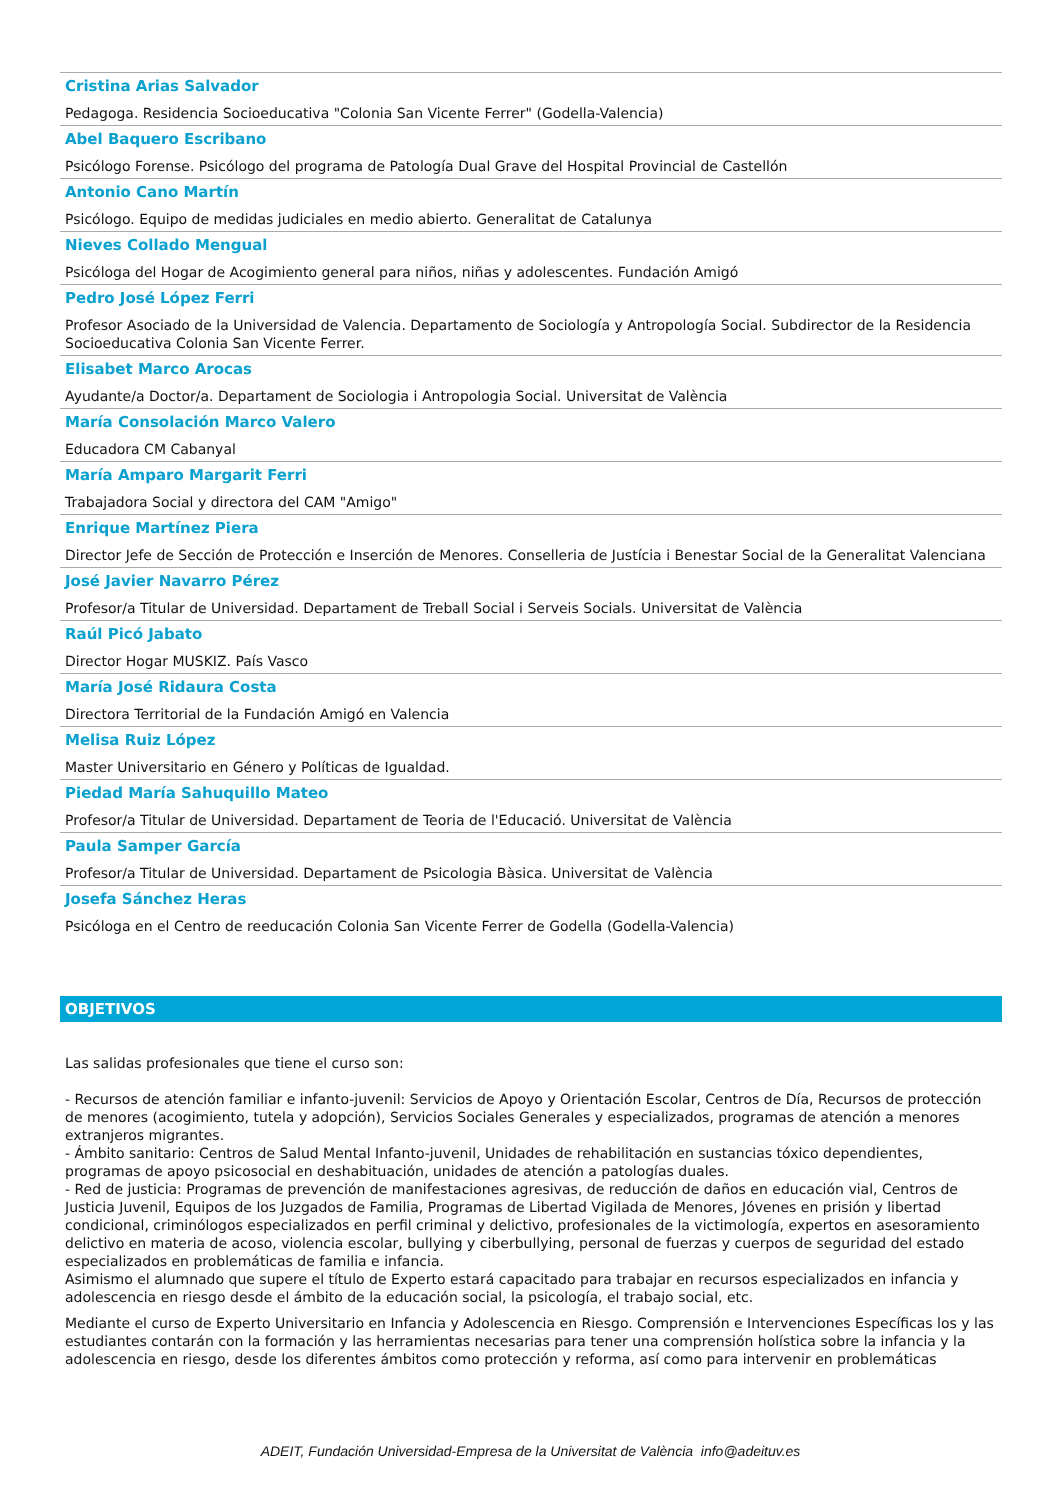Cristina Arias Salvador
Pedagoga. Residencia Socioeducativa "Colonia San Vicente Ferrer" (Godella-Valencia)
Abel Baquero Escribano
Psicólogo Forense. Psicólogo del programa de Patología Dual Grave del Hospital Provincial de Castellón
Antonio Cano Martín
Psicólogo. Equipo de medidas judiciales en medio abierto. Generalitat de Catalunya
Nieves Collado Mengual
Psicóloga del Hogar de Acogimiento general para niños, niñas y adolescentes. Fundación Amigó
Pedro José López Ferri
Profesor Asociado de la Universidad de Valencia. Departamento de Sociología y Antropología Social. Subdirector de la Residencia Socioeducativa Colonia San Vicente Ferrer.
Elisabet Marco Arocas
Ayudante/a Doctor/a. Departament de Sociologia i Antropologia Social. Universitat de València
María Consolación Marco Valero
Educadora CM Cabanyal
María Amparo Margarit Ferri
Trabajadora Social y directora del CAM "Amigo"
Enrique Martínez Piera
Director Jefe de Sección de Protección e Inserción de Menores. Conselleria de Justícia i Benestar Social de la Generalitat Valenciana
José Javier Navarro Pérez
Profesor/a Titular de Universidad. Departament de Treball Social i Serveis Socials. Universitat de València
Raúl Picó Jabato
Director Hogar MUSKIZ. País Vasco
María José Ridaura Costa
Directora Territorial de la Fundación Amigó en Valencia
Melisa Ruiz López
Master Universitario en Género y Políticas de Igualdad.
Piedad María Sahuquillo Mateo
Profesor/a Titular de Universidad. Departament de Teoria de l'Educació. Universitat de València
Paula Samper García
Profesor/a Titular de Universidad. Departament de Psicologia Bàsica. Universitat de València
Josefa Sánchez Heras
Psicóloga en el Centro de reeducación Colonia San Vicente Ferrer de Godella (Godella-Valencia)
OBJETIVOS
Las salidas profesionales que tiene el curso son:
- Recursos de atención familiar e infanto-juvenil: Servicios de Apoyo y Orientación Escolar, Centros de Día, Recursos de protección de menores (acogimiento, tutela y adopción), Servicios Sociales Generales y especializados, programas de atención a menores extranjeros migrantes.
- Ámbito sanitario: Centros de Salud Mental Infanto-juvenil, Unidades de rehabilitación en sustancias tóxico dependientes, programas de apoyo psicosocial en deshabituación, unidades de atención a patologías duales.
- Red de justicia: Programas de prevención de manifestaciones agresivas, de reducción de daños en educación vial, Centros de Justicia Juvenil, Equipos de los Juzgados de Familia, Programas de Libertad Vigilada de Menores, Jóvenes en prisión y libertad condicional, criminólogos especializados en perfil criminal y delictivo, profesionales de la victimología, expertos en asesoramiento delictivo en materia de acoso, violencia escolar, bullying y ciberbullying, personal de fuerzas y cuerpos de seguridad del estado especializados en problemáticas de familia e infancia.
Asimismo el alumnado que supere el título de Experto estará capacitado para trabajar en recursos especializados en infancia y adolescencia en riesgo desde el ámbito de la educación social, la psicología, el trabajo social, etc.
Mediante el curso de Experto Universitario en Infancia y Adolescencia en Riesgo. Comprensión e Intervenciones Específicas los y las estudiantes contarán con la formación y las herramientas necesarias para tener una comprensión holística sobre la infancia y la adolescencia en riesgo, desde los diferentes ámbitos como protección y reforma, así como para intervenir en problemáticas
ADEIT, Fundación Universidad-Empresa de la Universitat de València info@adeituv.es